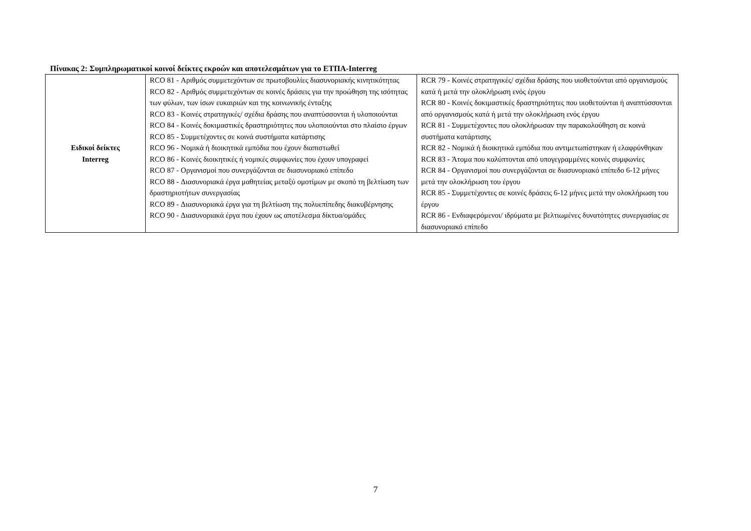Πίνακας 2: Συμπληρωματικοί κοινοί δείκτες εκροών και αποτελεσμάτων για το ΕΤΠΑ-Interreg
| Ειδικοί δείκτες Interreg | RCO 81 - Αριθμός συμμετεχόντων σε πρωτοβουλίες διασυνοριακής κινητικότητας RCO 82 - Αριθμός συμμετεχόντων σε κοινές δράσεις για την προώθηση της ισότητας των φύλων, των ίσων ευκαιριών και της κοινωνικής ένταξης RCO 83 - Κοινές στρατηγικές/ σχέδια δράσης που αναπτύσσονται ή υλοποιούνται RCO 84 - Κοινές δοκιμαστικές δραστηριότητες που υλοποιούνται στο πλαίσιο έργων RCO 85 - Συμμετέχοντες σε κοινά συστήματα κατάρτισης RCO 96 - Νομικά ή διοικητικά εμπόδια που έχουν διαπιστωθεί RCO 86 - Κοινές διοικητικές ή νομικές συμφωνίες που έχουν υπογραφεί RCO 87 - Οργανισμοί που συνεργάζονται σε διασυνοριακό επίπεδο RCO 88 - Διασυνοριακά έργα μαθητείας μεταξύ ομοτίμων με σκοπό τη βελτίωση των δραστηριοτήτων συνεργασίας RCO 89 - Διασυνοριακά έργα για τη βελτίωση της πολυεπίπεδης διακυβέρνησης RCO 90 - Διασυνοριακά έργα που έχουν ως αποτέλεσμα δίκτυα/ομάδες | RCR 79 - Κοινές στρατηγικές/ σχέδια δράσης που υιοθετούνται από οργανισμούς κατά ή μετά την ολοκλήρωση ενός έργου RCR 80 - Κοινές δοκιμαστικές δραστηριότητες που υιοθετούνται ή αναπτύσσονται από οργανισμούς κατά ή μετά την ολοκλήρωση ενός έργου RCR 81 - Συμμετέχοντες που ολοκλήρωσαν την παρακολούθηση σε κοινά συστήματα κατάρτισης RCR 82 - Νομικά ή διοικητικά εμπόδια που αντιμετωπίστηκαν ή ελαφρύνθηκαν RCR 83 - Άτομα που καλύπτονται από υπογεγραμμένες κοινές συμφωνίες RCR 84 - Οργανισμοί που συνεργάζονται σε διασυνοριακό επίπεδο 6-12 μήνες μετά την ολοκλήρωση του έργου RCR 85 - Συμμετέχοντες σε κοινές δράσεις 6-12 μήνες μετά την ολοκλήρωση του έργου RCR 86 - Ενδιαφερόμενοι/ ιδρύματα με βελτιωμένες δυνατότητες συνεργασίας σε διασυνοριακό επίπεδο |
7